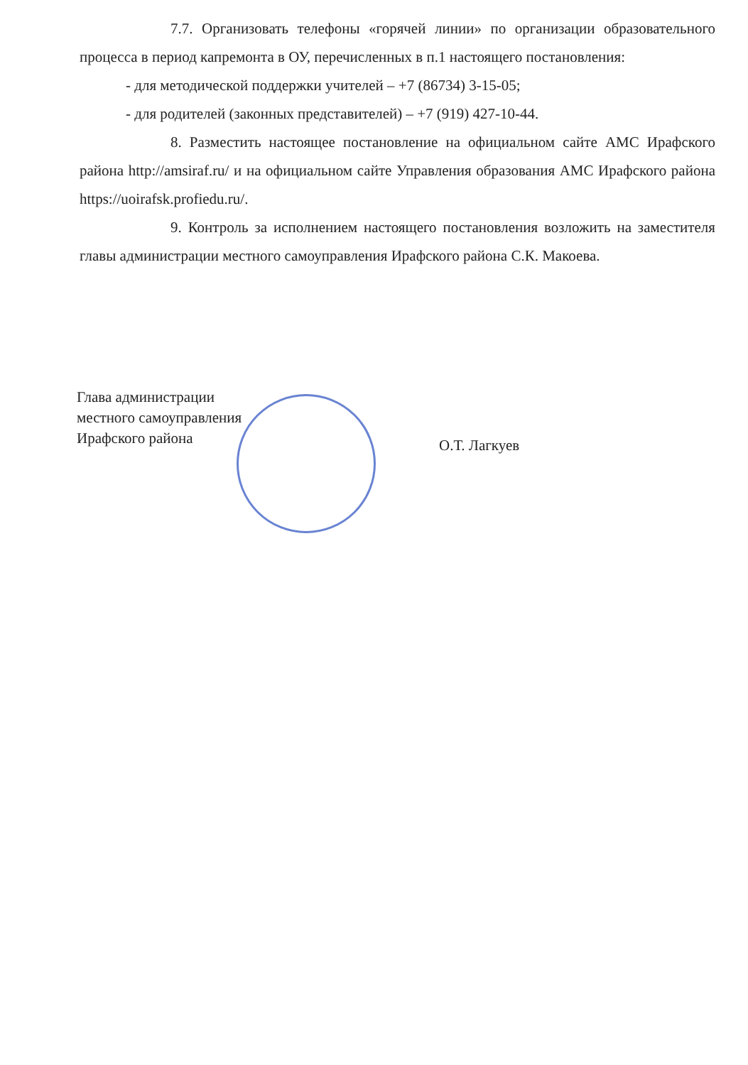7.7. Организовать телефоны «горячей линии» по организации образовательного процесса в период капремонта в ОУ, перечисленных в п.1 настоящего постановления:
- для методической поддержки учителей – +7 (86734) 3-15-05;
- для родителей (законных представителей) – +7 (919) 427-10-44.
8. Разместить настоящее постановление на официальном сайте АМС Ирафского района http://amsiraf.ru/ и на официальном сайте Управления образования АМС Ирафского района https://uoirafsk.profiedu.ru/.
9. Контроль за исполнением настоящего постановления возложить на заместителя главы администрации местного самоуправления Ирафского района С.К. Макоева.
Глава администрации
местного самоуправления
Ирафского района
О.Т. Лагкуев